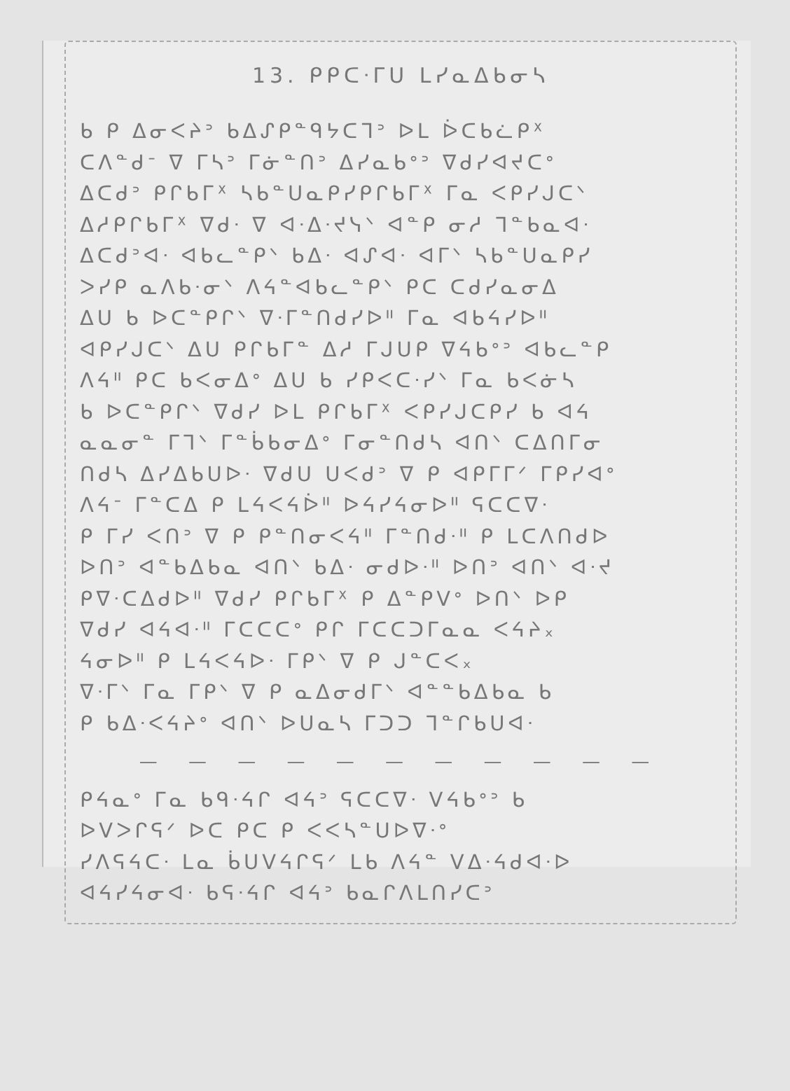13. ᑭᑭᑕᐧᒥᑌ ᒪᓯᓇᐃᑲᓂᓴ
ᑲ ᑭ ᐃᓂᐸᔨᐣ ᑲᐃᔑᑭᓐᑫᔭᑕᒣᐣ ᐅᒪ ᐆᑕᑲᓛᑭᕽ
ᑕᐱᓐᑯᐨ ᐁ ᒥᓴᐣ ᒥᓃᓐᑎᐣ ᐃᓯᓇᑲᐤᐣ ᐁᑯᓯᐊᔪᑕᐤ
ᐃᑕᑯᐣ ᑭᒋᑲᒥᕽ ᓴᑲᓐᑌᓇᑭᓯᑭᒋᑲᒥᕽ ᒥᓇ ᐸᑭᓯᒍᑕᐠ
ᐃᓱᑭᒋᑲᒥᕽ ᐁᑯᐧ ᐁ ᐊᐧᐃᐧᔪᓭᐠ ᐊᓐᑭ ᓂᓱ ᒣᓐᑲᓇᐊᐧ
ᐃᑕᑯᐣᐊᐧ ᐊᑲᓚᓐᑭᐠ ᑲᐃᐧ ᐊᔑᐊᐧ ᐊᒥᐠ ᓴᑲᓐᑌᓇᑭᓯ
ᐳᓯᑭ ᓇᐱᑲᐧᓂᐠ ᐱᔦᓐᐊᑲᓚᓐᑭᐠ ᑭᑕ ᑕᑯᓯᓇᓂᐃ
ᐃᑌ ᑲ ᐅᑕᓐᑭᒋᐠ ᐁᐧᒥᓐᑎᑯᓯᐅᐦ ᒥᓇ ᐊᑲᔦᓯᐅᐦ
ᐊᑭᓯᒍᑕᐠ ᐃᑌ ᑭᒋᑲᒥᓐ ᐃᓱ ᒥᒍᑌᑭ ᐁᔦᑲᐤᐣ ᐊᑲᓚᓐᑭ
ᐱᔦᐦ ᑭᑕ ᑲᐸᓂᐃᐤ ᐃᑌ ᑲ ᓯᑭᐸᑕᐧᓯᐠ ᒥᓇ ᑲᐸᓃᓴ
ᑲ ᐅᑕᓐᑭᒋᐠ ᐁᑯᓯ ᐅᒪ ᑭᒋᑲᒥᕽ ᐸᑭᓯᒍᑕᑭᓯ ᑲ ᐊᔦ
ᓇᓇᓂᓐ ᒥᒣᐠ ᒥᓐᑳᑲᓂᐃᐤ ᒥᓂᓐᑎᑯᓴ ᐊᑎᐠ ᑕᐃᑎᒥᓂ
ᑎᑯᓴ ᐃᓯᐃᑲᑌᐅᐧ ᐁᑯᑌ ᑌᐸᑯᐣ ᐁ ᑭ ᐊᑭᒥᒥᐟ ᒥᑭᓯᐊᐤ
ᐱᔦᐨ ᒥᓐᑕᐃ ᑭ ᒪᔦᐸᔦᐆᐦ ᐅᔦᓯᔦᓂᐅᐦ ᕋᑕᑕᐁᐧ
ᑭ ᒥᓯ ᐸᑎᐣ ᐁ ᑭ ᑭᓐᑎᓂᐸᔦᐦ ᒥᓐᑎᑯᐧᐦ ᑭ ᒪᑕᐱᑎᑯᐅ
ᐅᑎᐣ ᐊᓐᑲᐃᑲᓇ ᐊᑎᐠ ᑲᐃᐧ ᓂᑯᐅᐧᐦ ᐅᑎᐣ ᐊᑎᐠ ᐊᐧᔪ
ᑭᐁᐧᑕᐃᑯᐅᐦ ᐁᑯᓯ ᑭᒋᑲᒥᕽ ᑭ ᐃᓐᑭᐯᐤ ᐅᑎᐠ ᐅᑭ
ᐁᑯᓯ ᐊᔦᐊᐧᐦ ᒥᑕᑕᑕᐤ ᑭᒋ ᒥᑕᑕᑐᒥᓇᓇ ᐸᔦᔨ᙮
ᔦᓂᐅᐦ ᑭ ᒪᔦᐸᔦᐅᐧ ᒥᑭᐠ ᐁ ᑭ ᒍᓐᑕᐸ᙮
ᐁᐧᒥᐠ ᒥᓇ ᒥᑭᐠ ᐁ ᑭ ᓇᐃᓂᑯᒥᐠ ᐊᓐᓐᑲᐃᑲᓇ ᑲ
ᑭ ᑲᐃᐧᐸᔦᔨᐤ ᐊᑎᐠ ᐅᑌᓇᓴ ᒥᑐᑐ ᒣᓐᒋᑲᑌᐊᐧ
— — — — — — — — — — —
ᑭᔦᓇᐤ ᒥᓇ ᑲᑫᐧᔦᒋ ᐊᔦᐣ ᕋᑕᑕᐁᐧ ᐯᔦᑲᐤᐣ ᑲ
ᐅᐯᐳᒋᕋᐟ ᐅᑕ ᑭᑕ ᑭ ᐸᐸᓴᓐᑌᐅᐁᐧᐤ
ᓯᐱᕋᔦᑕᐧ ᒪᓇ ᑳᑌᐯᔦᒋᕋᐟ ᒪᑲ ᐱᔦᓐ ᐯᐃᐧᔦᑯᐊᐧᐅ
ᐊᔦᓯᔦᓂᐊᐧ ᑲᕋᐧᔦᒋ ᐊᔦᐣ ᑲᓇᒋᐱᒪᑎᓯᑕᐣ